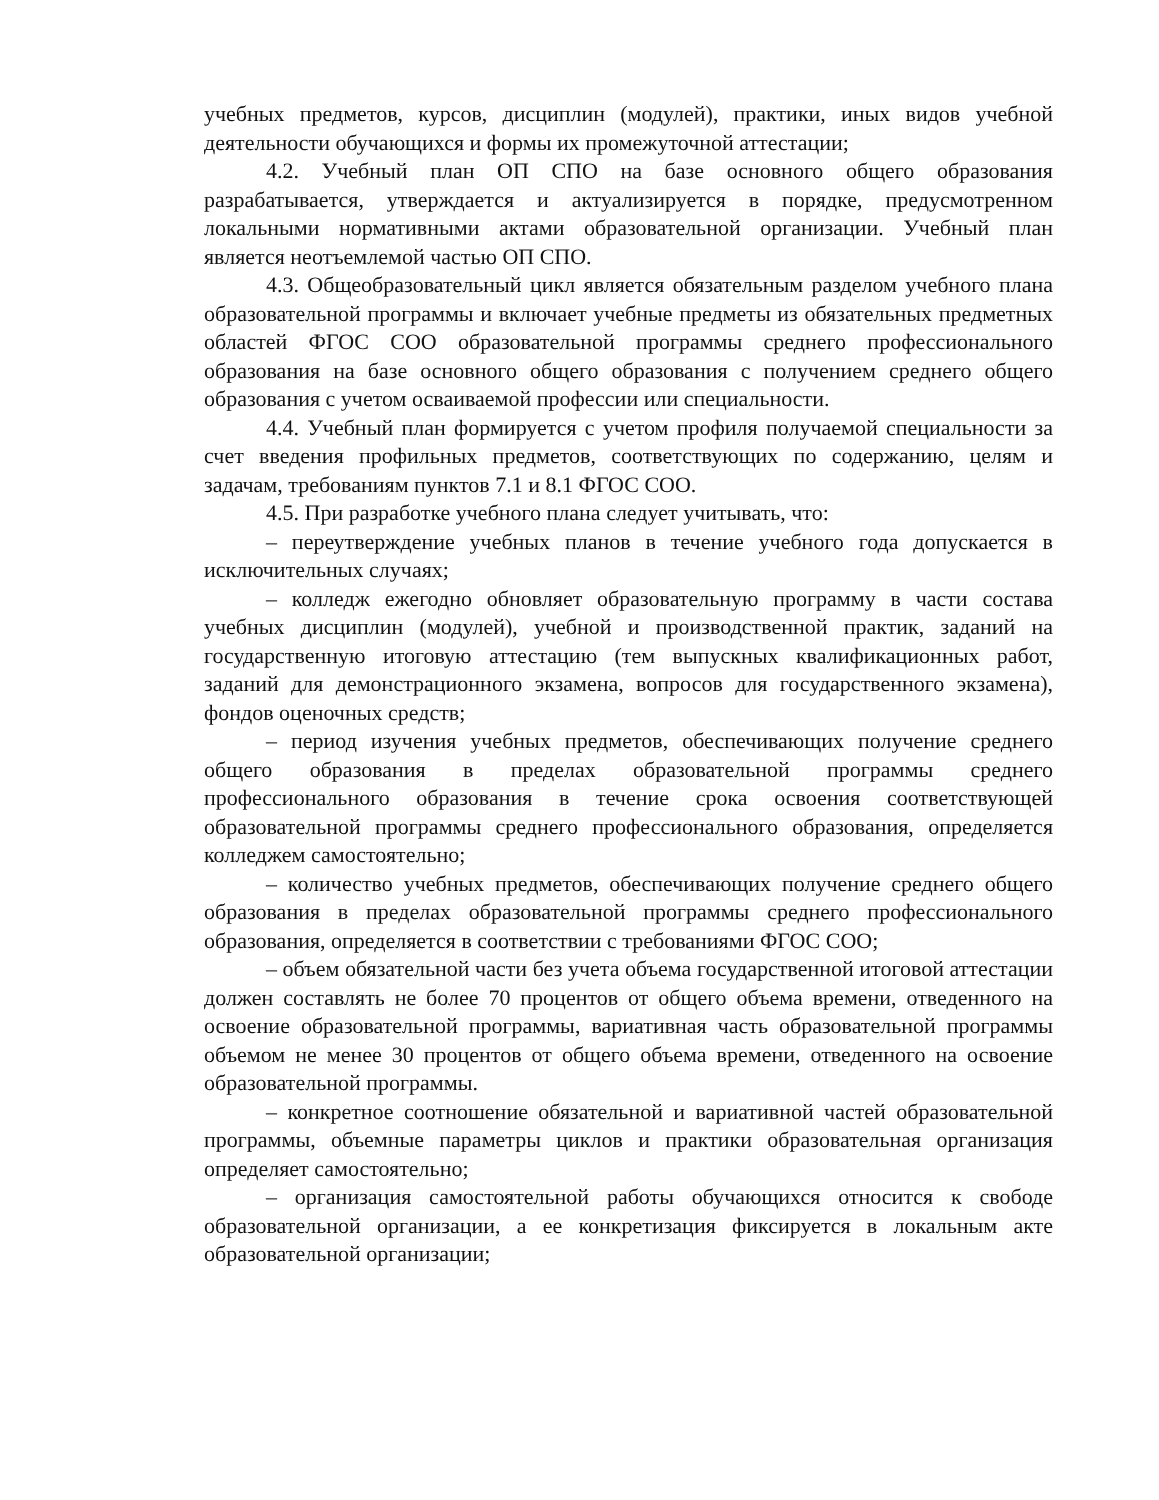учебных предметов, курсов, дисциплин (модулей), практики, иных видов учебной деятельности обучающихся и формы их промежуточной аттестации;
4.2. Учебный план ОП СПО на базе основного общего образования разрабатывается, утверждается и актуализируется в порядке, предусмотренном локальными нормативными актами образовательной организации. Учебный план является неотъемлемой частью ОП СПО.
4.3. Общеобразовательный цикл является обязательным разделом учебного плана образовательной программы и включает учебные предметы из обязательных предметных областей ФГОС СОО образовательной программы среднего профессионального образования на базе основного общего образования с получением среднего общего образования с учетом осваиваемой профессии или специальности.
4.4. Учебный план формируется с учетом профиля получаемой специальности за счет введения профильных предметов, соответствующих по содержанию, целям и задачам, требованиям пунктов 7.1 и 8.1 ФГОС СОО.
4.5. При разработке учебного плана следует учитывать, что:
– переутверждение учебных планов в течение учебного года допускается в исключительных случаях;
– колледж ежегодно обновляет образовательную программу в части состава учебных дисциплин (модулей), учебной и производственной практик, заданий на государственную итоговую аттестацию (тем выпускных квалификационных работ, заданий для демонстрационного экзамена, вопросов для государственного экзамена), фондов оценочных средств;
– период изучения учебных предметов, обеспечивающих получение среднего общего образования в пределах образовательной программы среднего профессионального образования в течение срока освоения соответствующей образовательной программы среднего профессионального образования, определяется колледжем самостоятельно;
– количество учебных предметов, обеспечивающих получение среднего общего образования в пределах образовательной программы среднего профессионального образования, определяется в соответствии с требованиями ФГОС СОО;
– объем обязательной части без учета объема государственной итоговой аттестации должен составлять не более 70 процентов от общего объема времени, отведенного на освоение образовательной программы, вариативная часть образовательной программы объемом не менее 30 процентов от общего объема времени, отведенного на освоение образовательной программы.
– конкретное соотношение обязательной и вариативной частей образовательной программы, объемные параметры циклов и практики образовательная организация определяет самостоятельно;
– организация самостоятельной работы обучающихся относится к свободе образовательной организации, а ее конкретизация фиксируется в локальным акте образовательной организации;